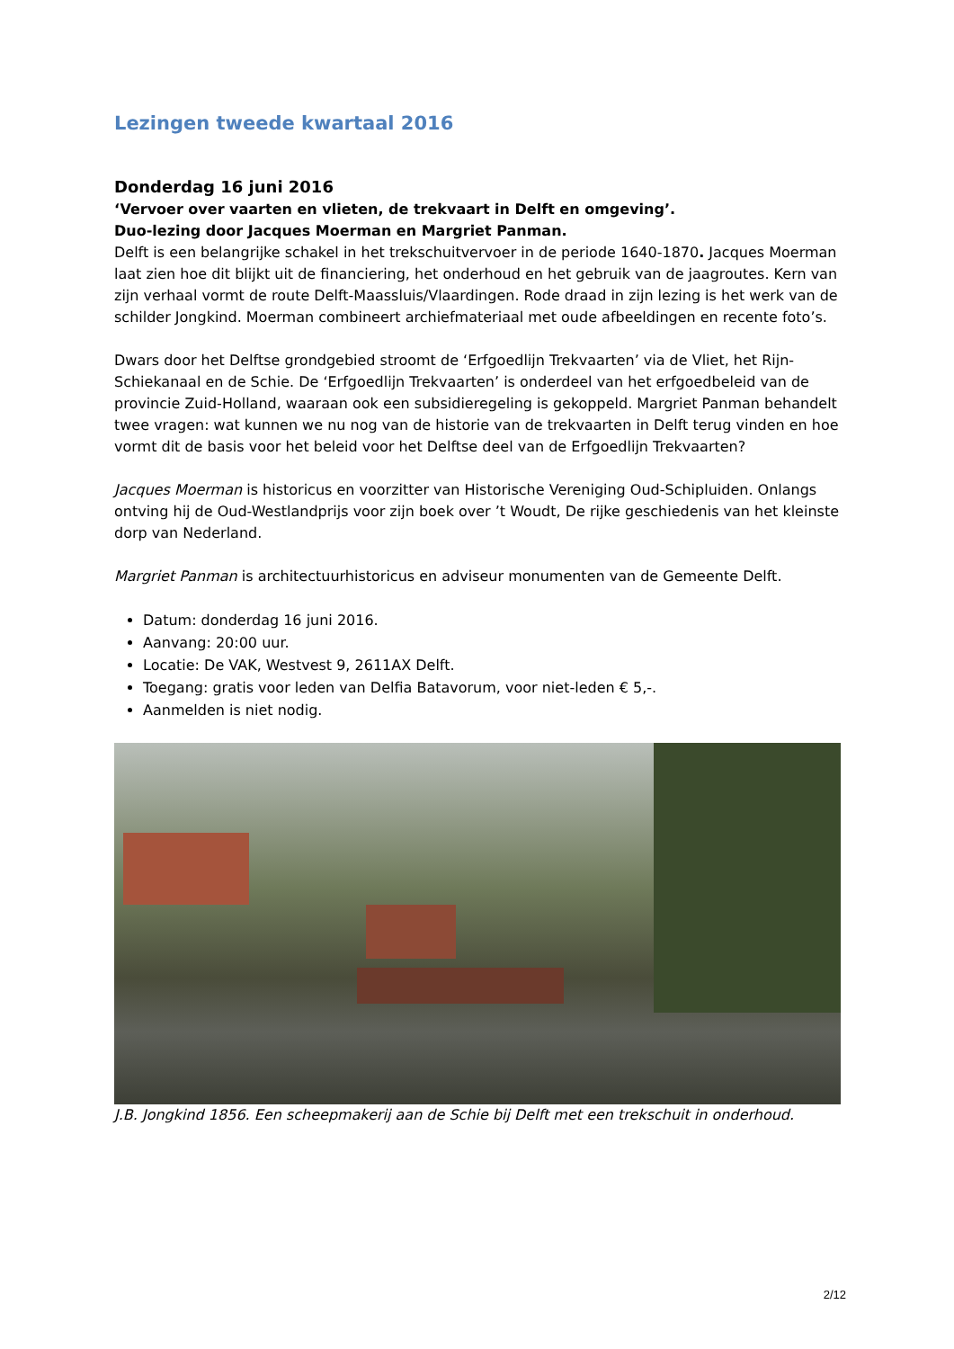Lezingen tweede kwartaal 2016
Donderdag 16 juni 2016
‘Vervoer over vaarten en vlieten, de trekvaart in Delft en omgeving’.
Duo-lezing door Jacques Moerman en Margriet Panman.
Delft is een belangrijke schakel in het trekschuitvervoer in de periode 1640-1870. Jacques Moerman laat zien hoe dit blijkt uit de financiering, het onderhoud en het gebruik van de jaagroutes. Kern van zijn verhaal vormt de route Delft-Maassluis/Vlaardingen. Rode draad in zijn lezing is het werk van de schilder Jongkind. Moerman combineert archiefmateriaal met oude afbeeldingen en recente foto’s.
Dwars door het Delftse grondgebied stroomt de ‘Erfgoedlijn Trekvaarten’ via de Vliet, het Rijn-Schiekanaal en de Schie. De ‘Erfgoedlijn Trekvaarten’ is onderdeel van het erfgoedbeleid van de provincie Zuid-Holland, waaraan ook een subsidieregeling is gekoppeld. Margriet Panman behandelt twee vragen: wat kunnen we nu nog van de historie van de trekvaarten in Delft terug vinden en hoe vormt dit de basis voor het beleid voor het Delftse deel van de Erfgoedlijn Trekvaarten?
Jacques Moerman is historicus en voorzitter van Historische Vereniging Oud-Schipluiden. Onlangs ontving hij de Oud-Westlandprijs voor zijn boek over ’t Woudt, De rijke geschiedenis van het kleinste dorp van Nederland.
Margriet Panman is architectuurhistoricus en adviseur monumenten van de Gemeente Delft.
Datum: donderdag 16 juni 2016.
Aanvang: 20:00 uur.
Locatie: De VAK, Westvest 9, 2611AX Delft.
Toegang: gratis voor leden van Delfia Batavorum, voor niet-leden € 5,-.
Aanmelden is niet nodig.
J.B. Jongkind 1856. Een scheepmakerij aan de Schie bij Delft met een trekschuit in onderhoud.
2/12